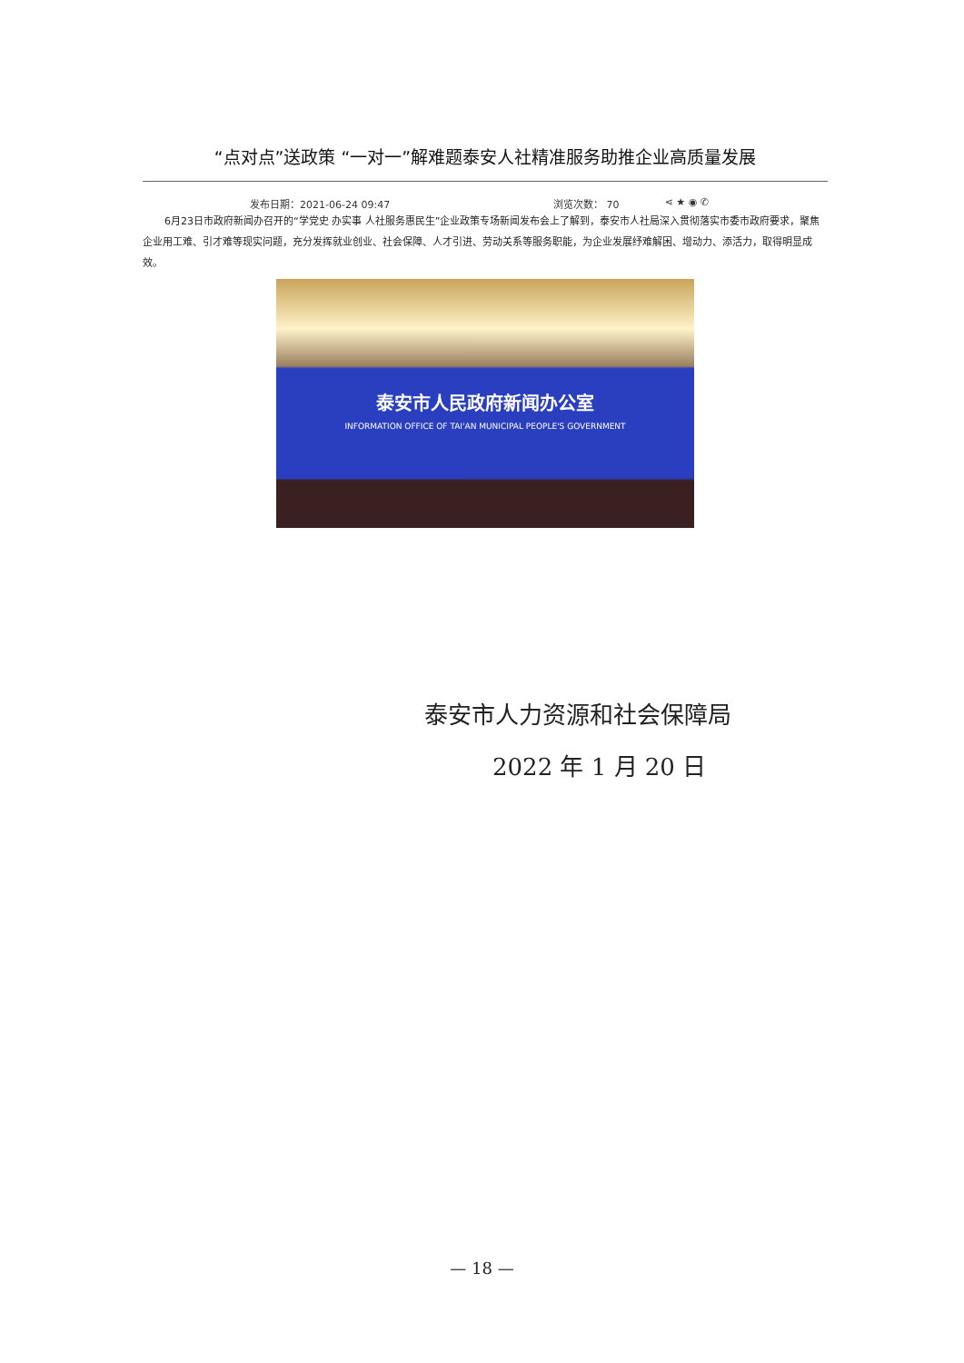“点对点”送政策 “一对一”解难题泰安人社精准服务助推企业高质量发展
发布日期：2021-06-24 09:47 浏览次数： 70 ⋖ ★ ◉ ✆
6月23日市政府新闻办召开的“学党史 办实事 人社服务惠民生”企业政策专场新闻发布会上了解到，泰安市人社局深入贯彻落实市委市政府要求，聚焦企业用工难、引才难等现实问题，充分发挥就业创业、社会保障、人才引进、劳动关系等服务职能，为企业发展纾难解困、增动力、添活力，取得明显成效。
泰安市人民政府新闻办公室
INFORMATION OFFICE OF TAI'AN MUNICIPAL PEOPLE'S GOVERNMENT
泰安市人力资源和社会保障局
2022 年 1 月 20 日
— 18 —